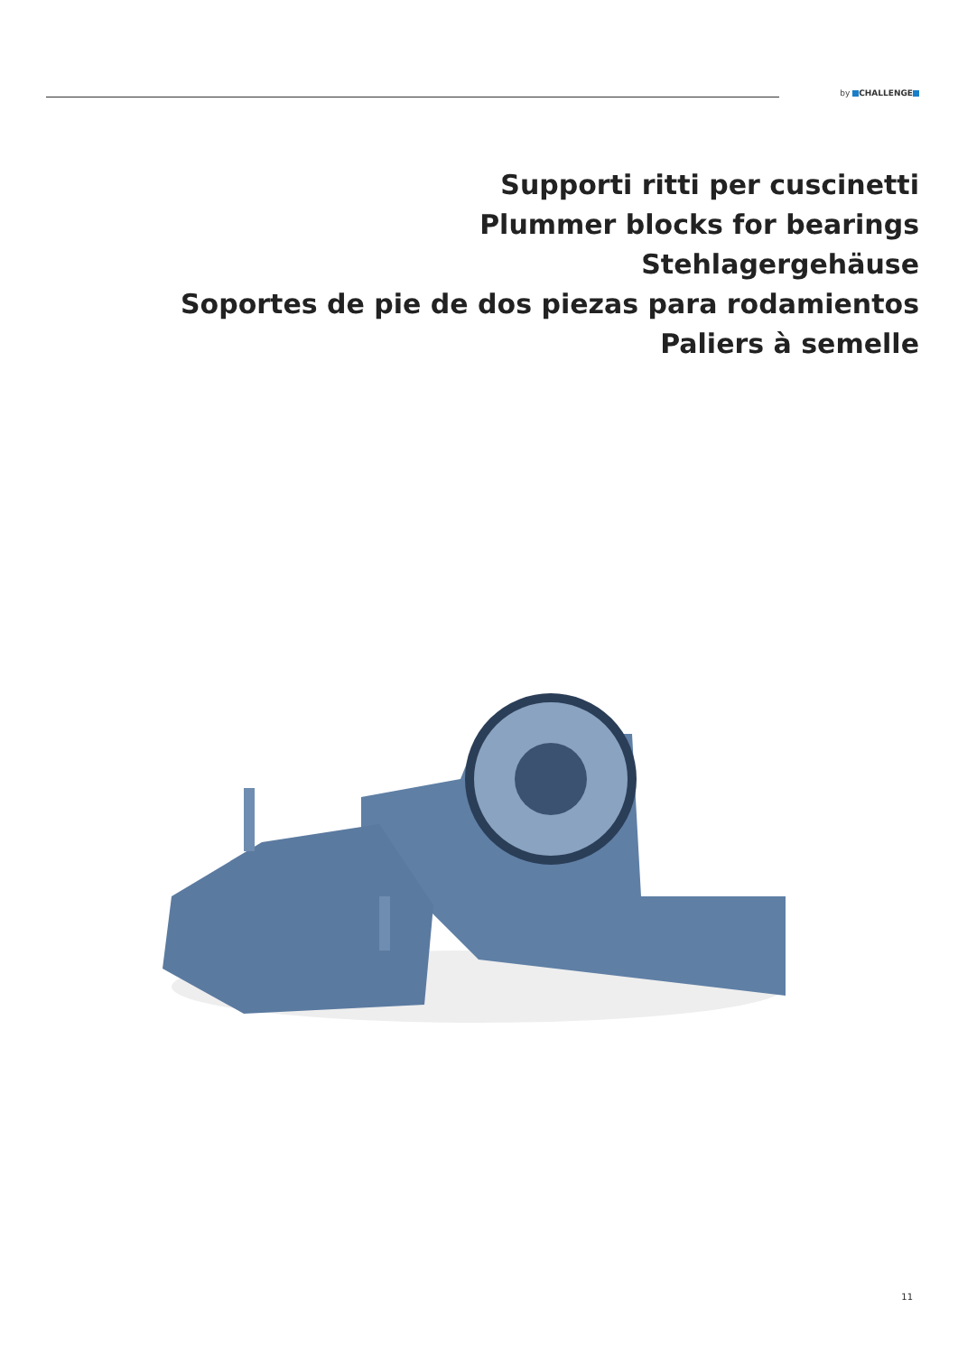by CHALLENGE
Supporti ritti per cuscinetti
Plummer blocks for bearings
Stehlagergehäuse
Soportes de pie de dos piezas para rodamientos
Paliers à semelle
11